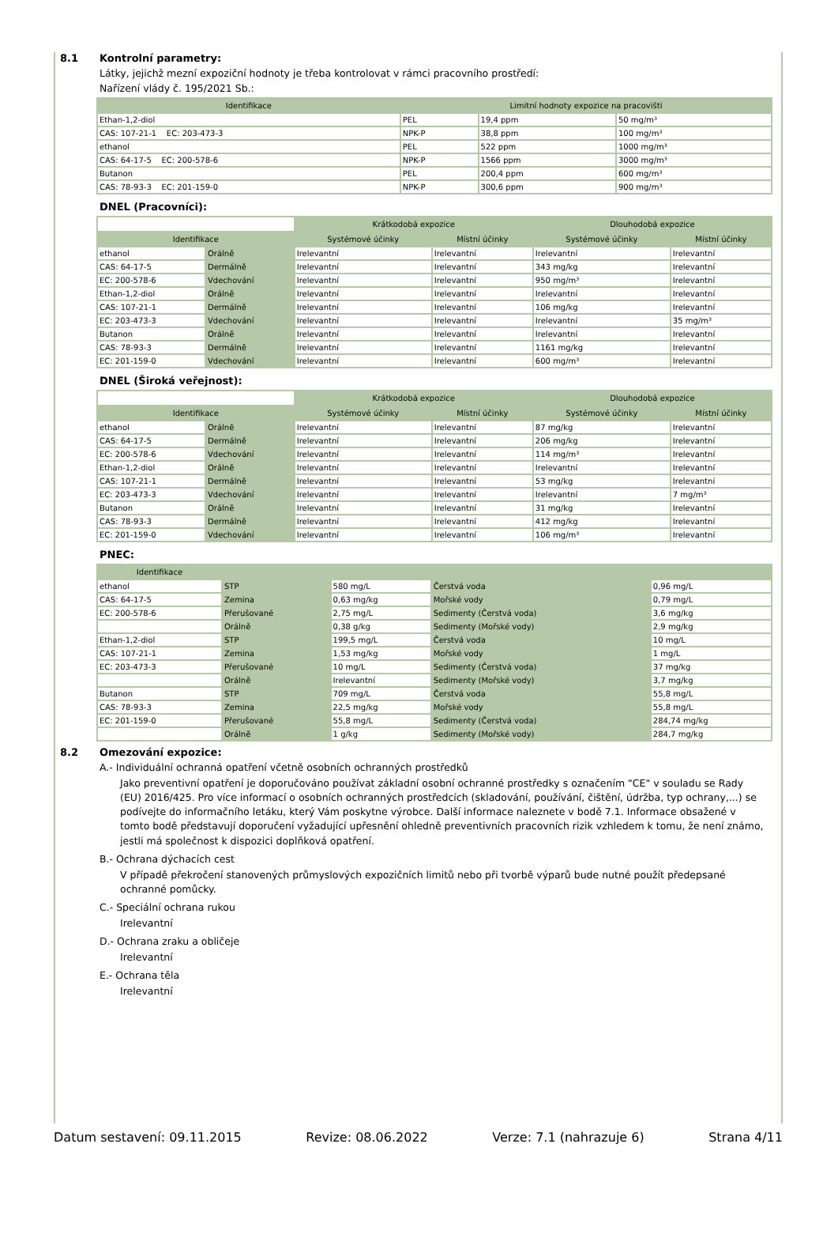8.1 Kontrolní parametry:
Látky, jejichž mezní expoziční hodnoty je třeba kontrolovat v rámci pracovního prostředí:
Nařízení vlády č. 195/2021 Sb.:
| Identifikace | Limitní hodnoty expozice na pracovišti | | |
| --- | --- | --- | --- |
| Ethan-1,2-diol | PEL | 19,4 ppm | 50 mg/m³ |
| CAS: 107-21-1 EC: 203-473-3 | NPK-P | 38,8 ppm | 100 mg/m³ |
| ethanol | PEL | 522 ppm | 1000 mg/m³ |
| CAS: 64-17-5 EC: 200-578-6 | NPK-P | 1566 ppm | 3000 mg/m³ |
| Butanon | PEL | 200,4 ppm | 600 mg/m³ |
| CAS: 78-93-3 EC: 201-159-0 | NPK-P | 300,6 ppm | 900 mg/m³ |
DNEL (Pracovníci):
| | | Krátkodobá expozice | | Dlouhodobá expozice | |
| --- | --- | --- | --- | --- | --- |
| Identifikace | | Systémové účinky | Místní účinky | Systémové účinky | Místní účinky |
| ethanol | Orálně | Irelevantní | Irelevantní | Irelevantní | Irelevantní |
| CAS: 64-17-5 | Dermálně | Irelevantní | Irelevantní | 343 mg/kg | Irelevantní |
| EC: 200-578-6 | Vdechování | Irelevantní | Irelevantní | 950 mg/m³ | Irelevantní |
| Ethan-1,2-diol | Orálně | Irelevantní | Irelevantní | Irelevantní | Irelevantní |
| CAS: 107-21-1 | Dermálně | Irelevantní | Irelevantní | 106 mg/kg | Irelevantní |
| EC: 203-473-3 | Vdechování | Irelevantní | Irelevantní | Irelevantní | 35 mg/m³ |
| Butanon | Orálně | Irelevantní | Irelevantní | Irelevantní | Irelevantní |
| CAS: 78-93-3 | Dermálně | Irelevantní | Irelevantní | 1161 mg/kg | Irelevantní |
| EC: 201-159-0 | Vdechování | Irelevantní | Irelevantní | 600 mg/m³ | Irelevantní |
DNEL (Široká veřejnost):
| | | Krátkodobá expozice | | Dlouhodobá expozice | |
| --- | --- | --- | --- | --- | --- |
| Identifikace | | Systémové účinky | Místní účinky | Systémové účinky | Místní účinky |
| ethanol | Orálně | Irelevantní | Irelevantní | 87 mg/kg | Irelevantní |
| CAS: 64-17-5 | Dermálně | Irelevantní | Irelevantní | 206 mg/kg | Irelevantní |
| EC: 200-578-6 | Vdechování | Irelevantní | Irelevantní | 114 mg/m³ | Irelevantní |
| Ethan-1,2-diol | Orálně | Irelevantní | Irelevantní | Irelevantní | Irelevantní |
| CAS: 107-21-1 | Dermálně | Irelevantní | Irelevantní | 53 mg/kg | Irelevantní |
| EC: 203-473-3 | Vdechování | Irelevantní | Irelevantní | Irelevantní | 7 mg/m³ |
| Butanon | Orálně | Irelevantní | Irelevantní | 31 mg/kg | Irelevantní |
| CAS: 78-93-3 | Dermálně | Irelevantní | Irelevantní | 412 mg/kg | Irelevantní |
| EC: 201-159-0 | Vdechování | Irelevantní | Irelevantní | 106 mg/m³ | Irelevantní |
PNEC:
| Identifikace | | | | |
| --- | --- | --- | --- | --- |
| ethanol | STP | 580 mg/L | Čerstvá voda | 0,96 mg/L |
| CAS: 64-17-5 | Zemina | 0,63 mg/kg | Mořské vody | 0,79 mg/L |
| EC: 200-578-6 | Přerušované | 2,75 mg/L | Sedimenty (Čerstvá voda) | 3,6 mg/kg |
| | Orálně | 0,38 g/kg | Sedimenty (Mořské vody) | 2,9 mg/kg |
| Ethan-1,2-diol | STP | 199,5 mg/L | Čerstvá voda | 10 mg/L |
| CAS: 107-21-1 | Zemina | 1,53 mg/kg | Mořské vody | 1 mg/L |
| EC: 203-473-3 | Přerušované | 10 mg/L | Sedimenty (Čerstvá voda) | 37 mg/kg |
| | Orálně | Irelevantní | Sedimenty (Mořské vody) | 3,7 mg/kg |
| Butanon | STP | 709 mg/L | Čerstvá voda | 55,8 mg/L |
| CAS: 78-93-3 | Zemina | 22,5 mg/kg | Mořské vody | 55,8 mg/L |
| EC: 201-159-0 | Přerušované | 55,8 mg/L | Sedimenty (Čerstvá voda) | 284,74 mg/kg |
| | Orálně | 1 g/kg | Sedimenty (Mořské vody) | 284,7 mg/kg |
8.2 Omezování expozice:
A.- Individuální ochranná opatření včetně osobních ochranných prostředků
Jako preventivní opatření je doporučováno používat základní osobní ochranné prostředky s označením "CE" v souladu se Rady (EU) 2016/425. Pro více informací o osobních ochranných prostředcích (skladování, používání, čištění, údržba, typ ochrany,...) se podívejte do informačního letáku, který Vám poskytne výrobce. Další informace naleznete v bodě 7.1. Informace obsažené v tomto bodě představují doporučení vyžadující upřesnění ohledně preventivních pracovních rizik vzhledem k tomu, že není známo, jestli má společnost k dispozici doplňková opatření.
B.- Ochrana dýchacích cest
V případě překročení stanovených průmyslových expozičních limitů nebo při tvorbě výparů bude nutné použít předepsané ochranné pomůcky.
C.- Speciální ochrana rukou
Irelevantní
D.- Ochrana zraku a obličeje
Irelevantní
E.- Ochrana těla
Irelevantní
Datum sestavení: 09.11.2015 Revize: 08.06.2022 Verze: 7.1 (nahrazuje 6) Strana 4/11